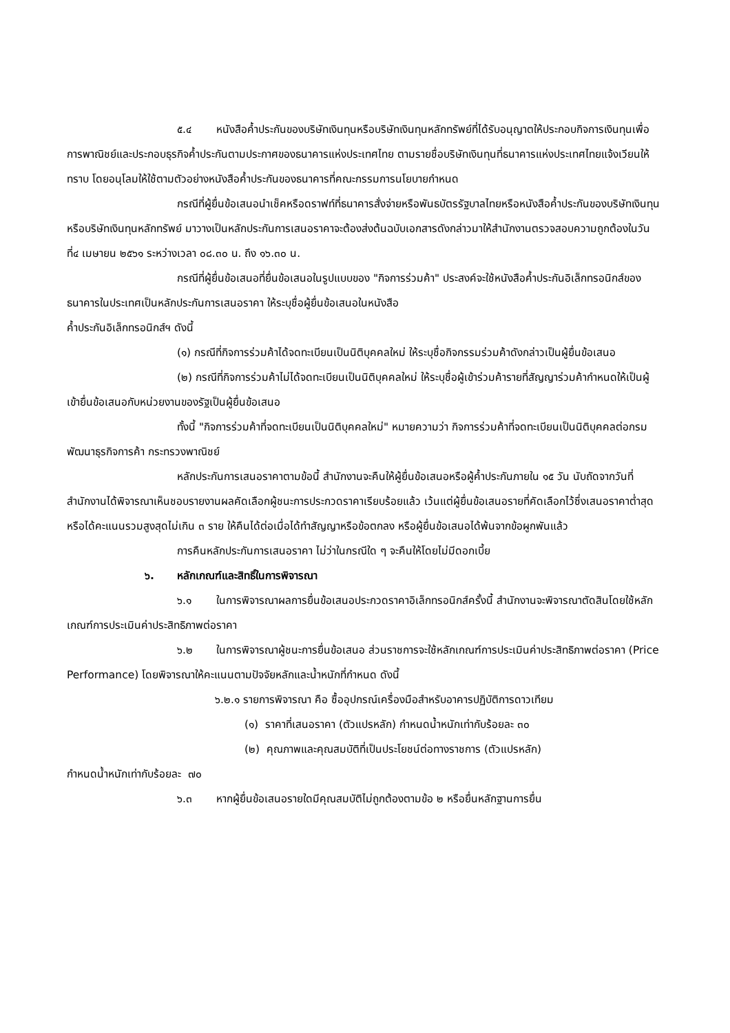๕.๔ หนังสือค้ำประกันของบริษัทเงินทุนหรือบริษัทเงินทุนหลักทรัพย์ที่ได้รับอนุญาตให้ประกอบกิจการเงินทุนเพื่อการพาณิชย์และประกอบธุรกิจค้ำประกันตามประกาศของธนาคารแห่งประเทศไทย ตามรายชื่อบริษัทเงินทุนที่ธนาคารแห่งประเทศไทยแจ้งเวียนให้ทราบ โดยอนุโลมให้ใช้ตามตัวอย่างหนังสือค้ำประกันของธนาคารที่คณะกรรมการนโยบายกำหนด
กรณีที่ผู้ยื่นข้อเสนอนำเช็คหรือดราฟท์ที่ธนาคารสั่งจ่ายหรือพันธบัตรรัฐบาลไทยหรือหนังสือค้ำประกันของบริษัทเงินทุนหรือบริษัทเงินทุนหลักทรัพย์ มาวางเป็นหลักประกันการเสนอราคาจะต้องส่งต้นฉบับเอกสารดังกล่าวมาให้สำนักงานตรวจสอบความถูกต้องในวันที่๔ เมษายน ๒๕๖๑ ระหว่างเวลา ๐๘.๓๐ น. ถึง ๑๖.๓๐ น.
กรณีที่ผู้ยื่นข้อเสนอที่ยื่นข้อเสนอในรูปแบบของ "กิจการร่วมค้า" ประสงค์จะใช้หนังสือค้ำประกันอิเล็กทรอนิกส์ของธนาคารในประเทศเป็นหลักประกันการเสนอราคา ให้ระบุชื่อผู้ยื่นข้อเสนอในหนังสือ
ค้ำประกันอิเล็กทรอนิกส์ฯ ดังนี้
(๑) กรณีที่กิจการร่วมค้าได้จดทะเบียนเป็นนิติบุคคลใหม่ ให้ระบุชื่อกิจกรรมร่วมค้าดังกล่าวเป็นผู้ยื่นข้อเสนอ
(๒) กรณีที่กิจการร่วมค้าไม่ได้จดทะเบียนเป็นนิติบุคคลใหม่ ให้ระบุชื่อผู้เข้าร่วมค้ารายที่สัญญาร่วมค้ากำหนดให้เป็นผู้เข้ายื่นข้อเสนอกับหน่วยงานของรัฐเป็นผู้ยื่นข้อเสนอ
ทั้งนี้ "กิจการร่วมค้าที่จดทะเบียนเป็นนิติบุคคลใหม่" หมายความว่า กิจการร่วมค้าที่จดทะเบียนเป็นนิติบุคคลต่อกรมพัฒนาธุรกิจการค้า กระทรวงพาณิชย์
หลักประกันการเสนอราคาตามข้อนี้ สำนักงานจะคืนให้ผู้ยื่นข้อเสนอหรือผู้ค้ำประกันภายใน ๑๕ วัน นับถัดจากวันที่สำนักงานได้พิจารณาเห็นชอบรายงานผลคัดเลือกผู้ชนะการประกวดราคาเรียบร้อยแล้ว เว้นแต่ผู้ยื่นข้อเสนอรายที่คัดเลือกไว้ซึ่งเสนอราคาต่ำสุดหรือได้คะแนนรวมสูงสุดไม่เกิน ๓ ราย ให้คืนได้ต่อเมื่อได้ทำสัญญาหรือข้อตกลง หรือผู้ยื่นข้อเสนอได้พ้นจากข้อผูกพันแล้ว
การคืนหลักประกันการเสนอราคา ไม่ว่าในกรณีใด ๆ จะคืนให้โดยไม่มีดอกเบี้ย
๖. หลักเกณฑ์และสิทธิ์ในการพิจารณา
๖.๑ ในการพิจารณาผลการยื่นข้อเสนอประกวดราคาอิเล็กทรอนิกส์ครั้งนี้ สำนักงานจะพิจารณาตัดสินโดยใช้หลักเกณฑ์การประเมินค่าประสิทธิภาพต่อราคา
๖.๒ ในการพิจารณาผู้ชนะการยื่นข้อเสนอ ส่วนราชการจะใช้หลักเกณฑ์การประเมินค่าประสิทธิภาพต่อราคา (Price Performance) โดยพิจารณาให้คะแนนตามปัจจัยหลักและน้ำหนักที่กำหนด ดังนี้
๖.๒.๑ รายการพิจารณา คือ ซื้ออุปกรณ์เครื่องมือสำหรับอาคารปฏิบัติการดาวเทียม
(๑) ราคาที่เสนอราคา (ตัวแปรหลัก) กำหนดน้ำหนักเท่ากับร้อยละ ๓๐
(๒) คุณภาพและคุณสมบัติที่เป็นประโยชน์ต่อทางราชการ (ตัวแปรหลัก)
กำหนดน้ำหนักเท่ากับร้อยละ ๗๐
๖.๓ หากผู้ยื่นข้อเสนอรายใดมีคุณสมบัติไม่ถูกต้องตามข้อ ๒ หรือยื่นหลักฐานการยื่น